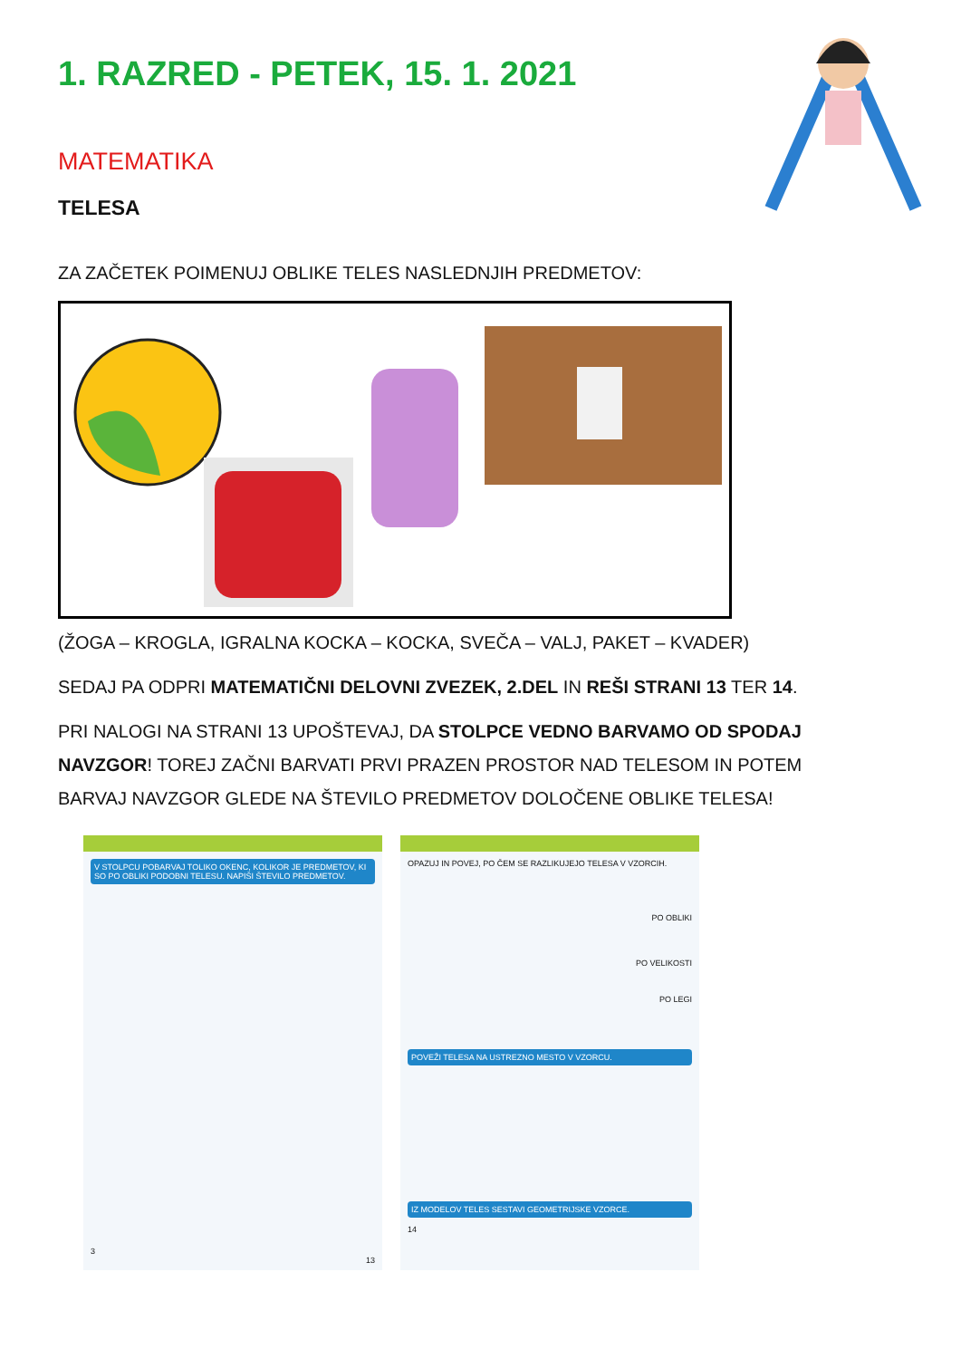1. RAZRED - PETEK, 15. 1. 2021
MATEMATIKA
TELESA
ZA ZAČETEK POIMENUJ OBLIKE TELES NASLEDNJIH PREDMETOV:
(ŽOGA – KROGLA, IGRALNA KOCKA – KOCKA, SVEČA – VALJ, PAKET – KVADER)
SEDAJ PA ODPRI MATEMATIČNI DELOVNI ZVEZEK, 2.DEL IN REŠI STRANI 13 TER 14.
PRI NALOGI NA STRANI 13 UPOŠTEVAJ, DA STOLPCE VEDNO BARVAMO OD SPODAJ NAVZGOR! TOREJ ZAČNI BARVATI PRVI PRAZEN PROSTOR NAD TELESOM IN POTEM BARVAJ NAVZGOR GLEDE NA ŠTEVILO PREDMETOV DOLOČENE OBLIKE TELESA!
V STOLPCU POBARVAJ TOLIKO OKENC, KOLIKOR JE PREDMETOV, KI SO PO OBLIKI PODOBNI TELESU. NAPIŠI ŠTEVILO PREDMETOV.
3
13
OPAZUJ IN POVEJ, PO ČEM SE RAZLIKUJEJO TELESA V VZORCIH.
PO OBLIKI
PO VELIKOSTI
PO LEGI
POVEŽI TELESA NA USTREZNO MESTO V VZORCU.
IZ MODELOV TELES SESTAVI GEOMETRIJSKE VZORCE.
14